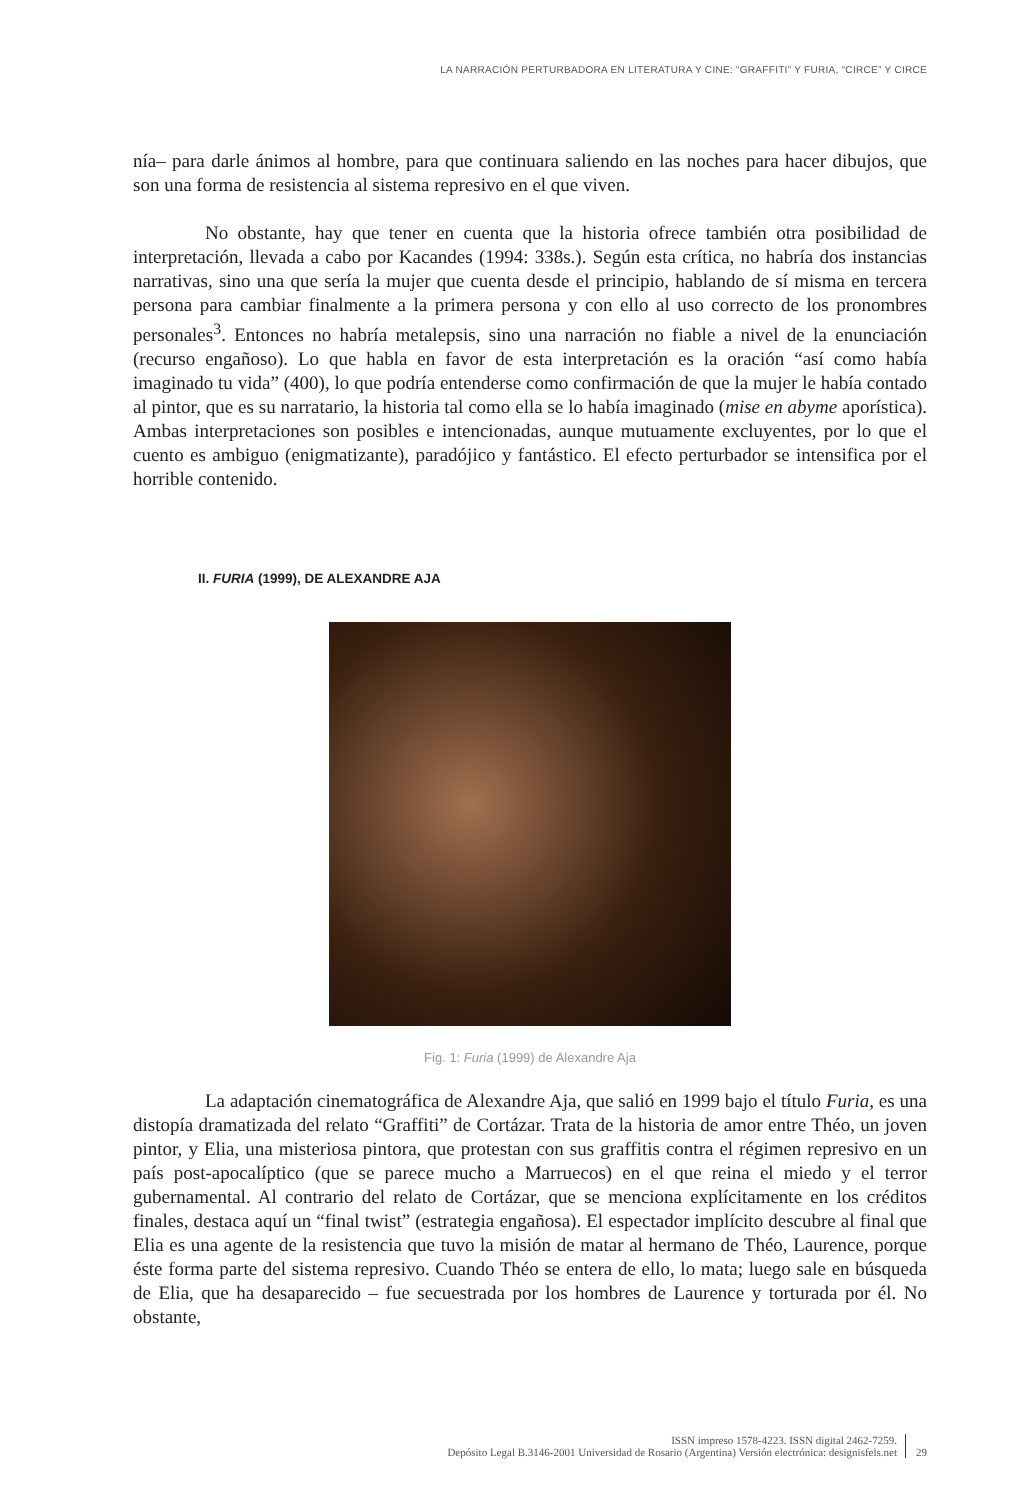LA NARRACIÓN PERTURBADORA EN LITERATURA Y CINE: “GRAFFITI” Y FURIA, “CIRCE” Y CIRCE
nía– para darle ánimos al hombre, para que continuara saliendo en las noches para hacer dibujos, que son una forma de resistencia al sistema represivo en el que viven.
No obstante, hay que tener en cuenta que la historia ofrece también otra posibilidad de interpretación, llevada a cabo por Kacandes (1994: 338s.). Según esta crítica, no habría dos instancias narrativas, sino una que sería la mujer que cuenta desde el principio, hablando de sí misma en tercera persona para cambiar finalmente a la primera persona y con ello al uso correcto de los pronombres personales<sup>3</sup>. Entonces no habría metalepsis, sino una narración no fiable a nivel de la enunciación (recurso engañoso). Lo que habla en favor de esta interpretación es la oración “así como había imaginado tu vida” (400), lo que podría entenderse como confirmación de que la mujer le había contado al pintor, que es su narratario, la historia tal como ella se lo había imaginado (mise en abyme aporística). Ambas interpretaciones son posibles e intencionadas, aunque mutuamente excluyentes, por lo que el cuento es ambiguo (enigmatizante), paradójico y fantástico. El efecto perturbador se intensifica por el horrible contenido.
II. FURIA (1999), DE ALEXANDRE AJA
Fig. 1: Furia (1999) de Alexandre Aja
La adaptación cinematográfica de Alexandre Aja, que salió en 1999 bajo el título Furia, es una distopía dramatizada del relato “Graffiti” de Cortázar. Trata de la historia de amor entre Théo, un joven pintor, y Elia, una misteriosa pintora, que protestan con sus graffitis contra el régimen represivo en un país post-apocalíptico (que se parece mucho a Marruecos) en el que reina el miedo y el terror gubernamental. Al contrario del relato de Cortázar, que se menciona explícitamente en los créditos finales, destaca aquí un “final twist” (estrategia engañosa). El espectador implícito descubre al final que Elia es una agente de la resistencia que tuvo la misión de matar al hermano de Théo, Laurence, porque éste forma parte del sistema represivo. Cuando Théo se entera de ello, lo mata; luego sale en búsqueda de Elia, que ha desaparecido – fue secuestrada por los hombres de Laurence y torturada por él. No obstante,
ISSN impreso 1578-4223. ISSN digital 2462-7259.
Depósito Legal B.3146-2001 Universidad de Rosario (Argentina) Versión electrónica: designisfels.net
29